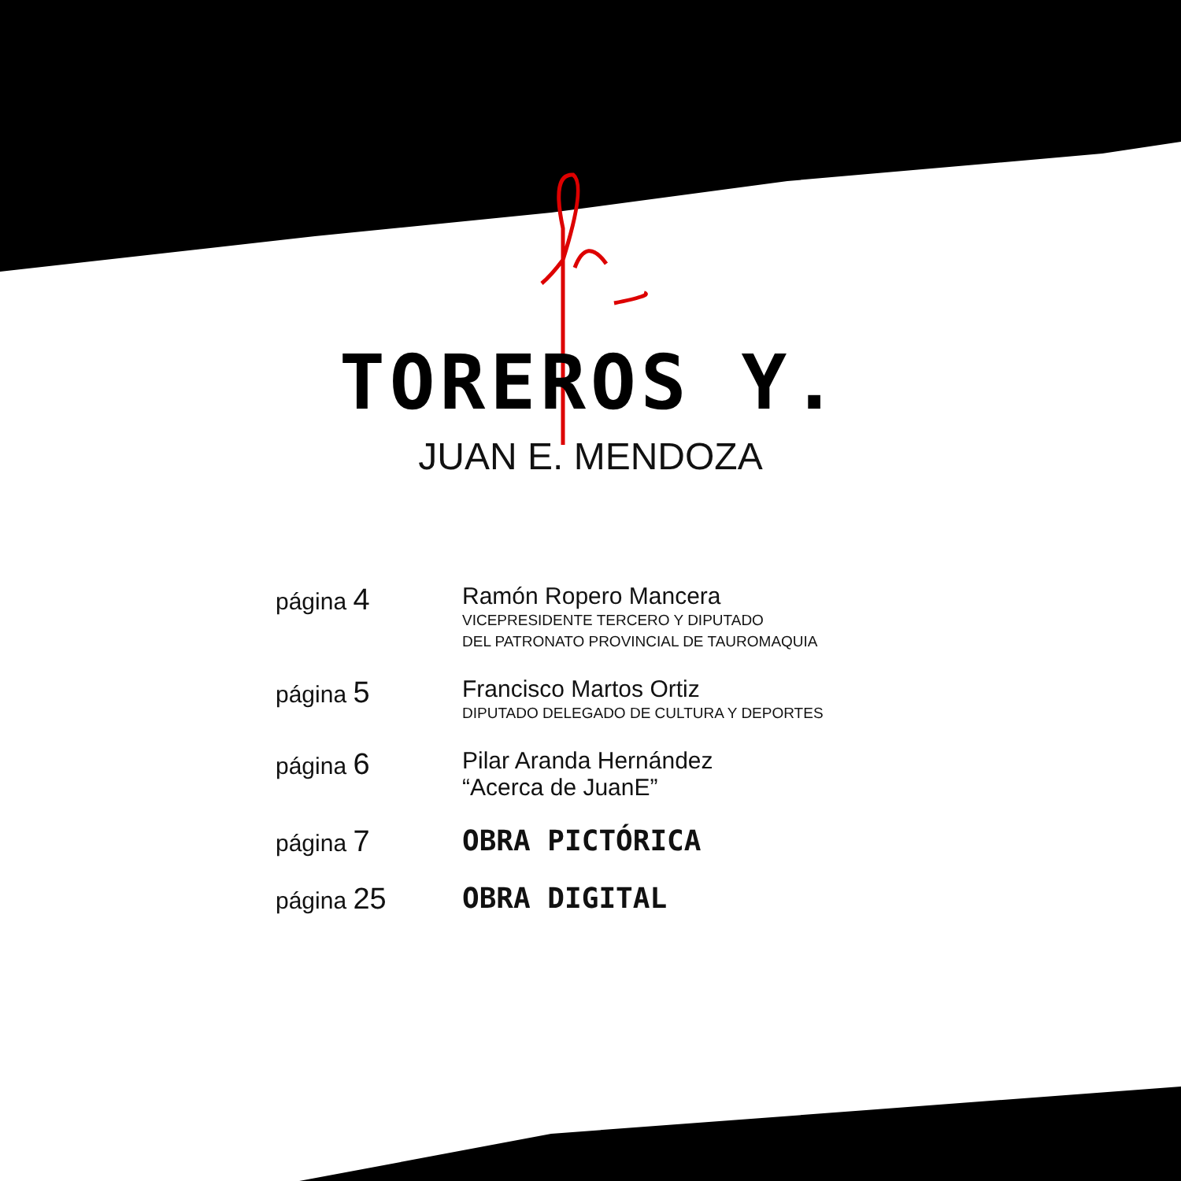TOREROS Y.
JUAN E. MENDOZA
página 4
Ramón Ropero Mancera
VICEPRESIDENTE TERCERO Y DIPUTADO
DEL PATRONATO PROVINCIAL DE TAUROMAQUIA
página 5
Francisco Martos Ortiz
DIPUTADO DELEGADO DE CULTURA Y DEPORTES
página 6
Pilar Aranda Hernández
“Acerca de JuanE”
página 7 OBRA PICTÓRICA
página 25 OBRA DIGITAL